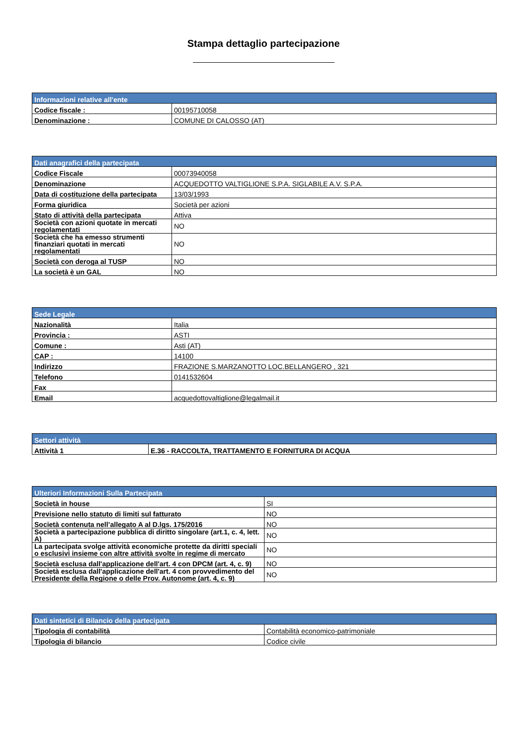Stampa dettaglio partecipazione
| Informazioni relative all'ente | |
| --- | --- |
| Codice fiscale : | 00195710058 |
| Denominazione : | COMUNE DI CALOSSO (AT) |
| Dati anagrafici della partecipata | |
| --- | --- |
| Codice Fiscale | 00073940058 |
| Denominazione | ACQUEDOTTO VALTIGLIONE S.P.A. SIGLABILE A.V. S.P.A. |
| Data di costituzione della partecipata | 13/03/1993 |
| Forma giuridica | Società per azioni |
| Stato di attività della partecipata | Attiva |
| Società con azioni quotate in mercati regolamentati | NO |
| Società che ha emesso strumenti finanziari quotati in mercati regolamentati | NO |
| Società con deroga al TUSP | NO |
| La società è un GAL | NO |
| Sede Legale | |
| --- | --- |
| Nazionalità | Italia |
| Provincia : | ASTI |
| Comune : | Asti (AT) |
| CAP : | 14100 |
| Indirizzo | FRAZIONE S.MARZANOTTO LOC.BELLANGERO , 321 |
| Telefono | 0141532604 |
| Fax | |
| Email | acquedottovaltiglione@legalmail.it |
| Settori attività | |
| --- | --- |
| Attività 1 | E.36 - RACCOLTA, TRATTAMENTO E FORNITURA DI ACQUA |
| Ulteriori Informazioni Sulla Partecipata | |
| --- | --- |
| Società in house | SI |
| Previsione nello statuto di limiti sul fatturato | NO |
| Società contenuta nell’allegato A al D.lgs. 175/2016 | NO |
| Società a partecipazione pubblica di diritto singolare (art.1, c. 4, lett. A) | NO |
| La partecipata svolge attività economiche protette da diritti speciali o esclusivi insieme con altre attività svolte in regime di mercato | NO |
| Società esclusa dall'applicazione dell'art. 4 con DPCM (art. 4, c. 9) | NO |
| Società esclusa dall'applicazione dell'art. 4 con provvedimento del Presidente della Regione o delle Prov. Autonome (art. 4, c. 9) | NO |
| Dati sintetici di Bilancio della partecipata | |
| --- | --- |
| Tipologia di contabilità | Contabilità economico-patrimoniale |
| Tipologia di bilancio | Codice civile |